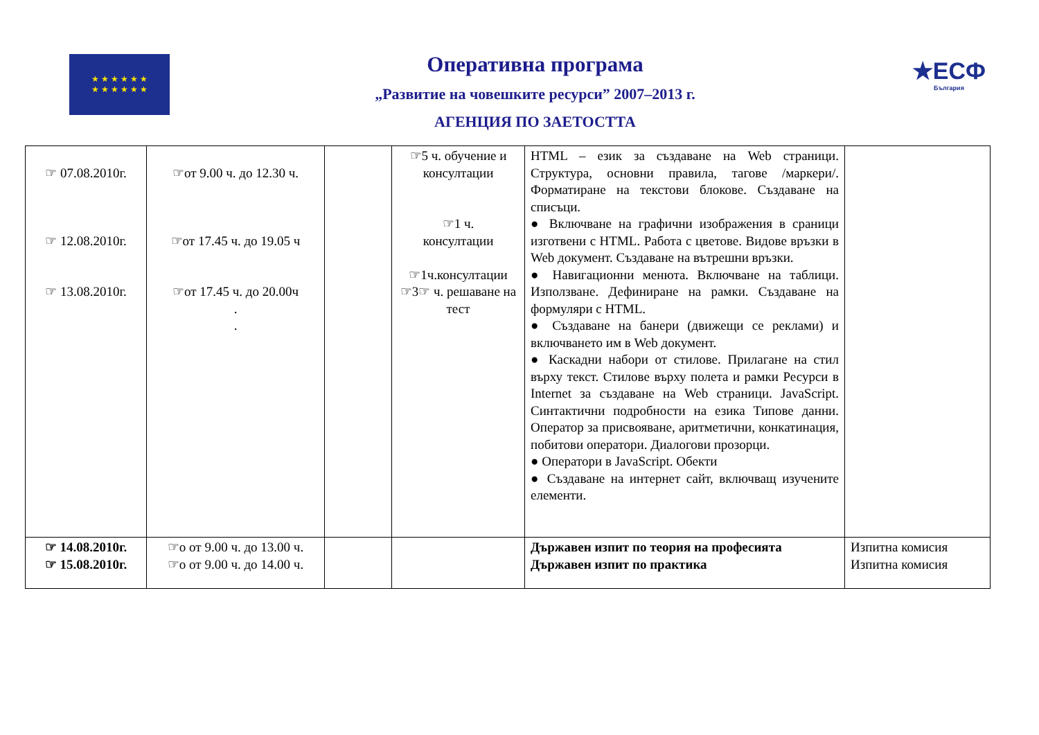★ ★ ★ ★ ★ ★
★ ★ ★ ★ ★ ★
Оперативна програма
„Развитие на човешките ресурси” 2007–2013 г.
АГЕНЦИЯ ПО ЗАЕТОСТТА
★ЕСФ
България
| ☞ 07.08.2010г. ☞ 12.08.2010г. ☞ 13.08.2010г. | ☞от 9.00 ч. до 12.30 ч. ☞от 17.45 ч. до 19.05 ч ☞от 17.45 ч. до 20.00ч . . | | ☞5 ч. обучение и консултации ☞1 ч. консултации ☞1ч.консултации ☞3☞ ч. решаване на тест | HTML – език за създаване на Web страници. Структура, основни правила, тагове /маркери/. Форматиране на текстови блокове. Създаване на списъци. ● Включване на графични изображения в сраници изготвени с HTML. Работа с цветове. Видове връзки в Web документ. Създаване на вътрешни връзки. ● Навигационни менюта. Включване на таблици. Използване. Дефиниране на рамки. Създаване на формуляри с HTML. ● Създаване на банери (движещи се реклами) и включването им в Web документ. ● Каскадни набори от стилове. Прилагане на стил върху текст. Стилове върху полета и рамки Ресурси в Internet за създаване на Web страници. JavaScript. Синтактични подробности на езика Типове данни. Оператор за присвояване, аритметични, конкатинация, побитови оператори. Диалогови прозорци. ● Оператори в JavaScript. Обекти ● Създаване на интернет сайт, включващ изучените елементи. | |
| ☞ 14.08.2010г. ☞ 15.08.2010г. | ☞о от 9.00 ч. до 13.00 ч. ☞о от 9.00 ч. до 14.00 ч. | | | Държавен изпит по теория на професията Държавен изпит по практика | Изпитна комисия Изпитна комисия |